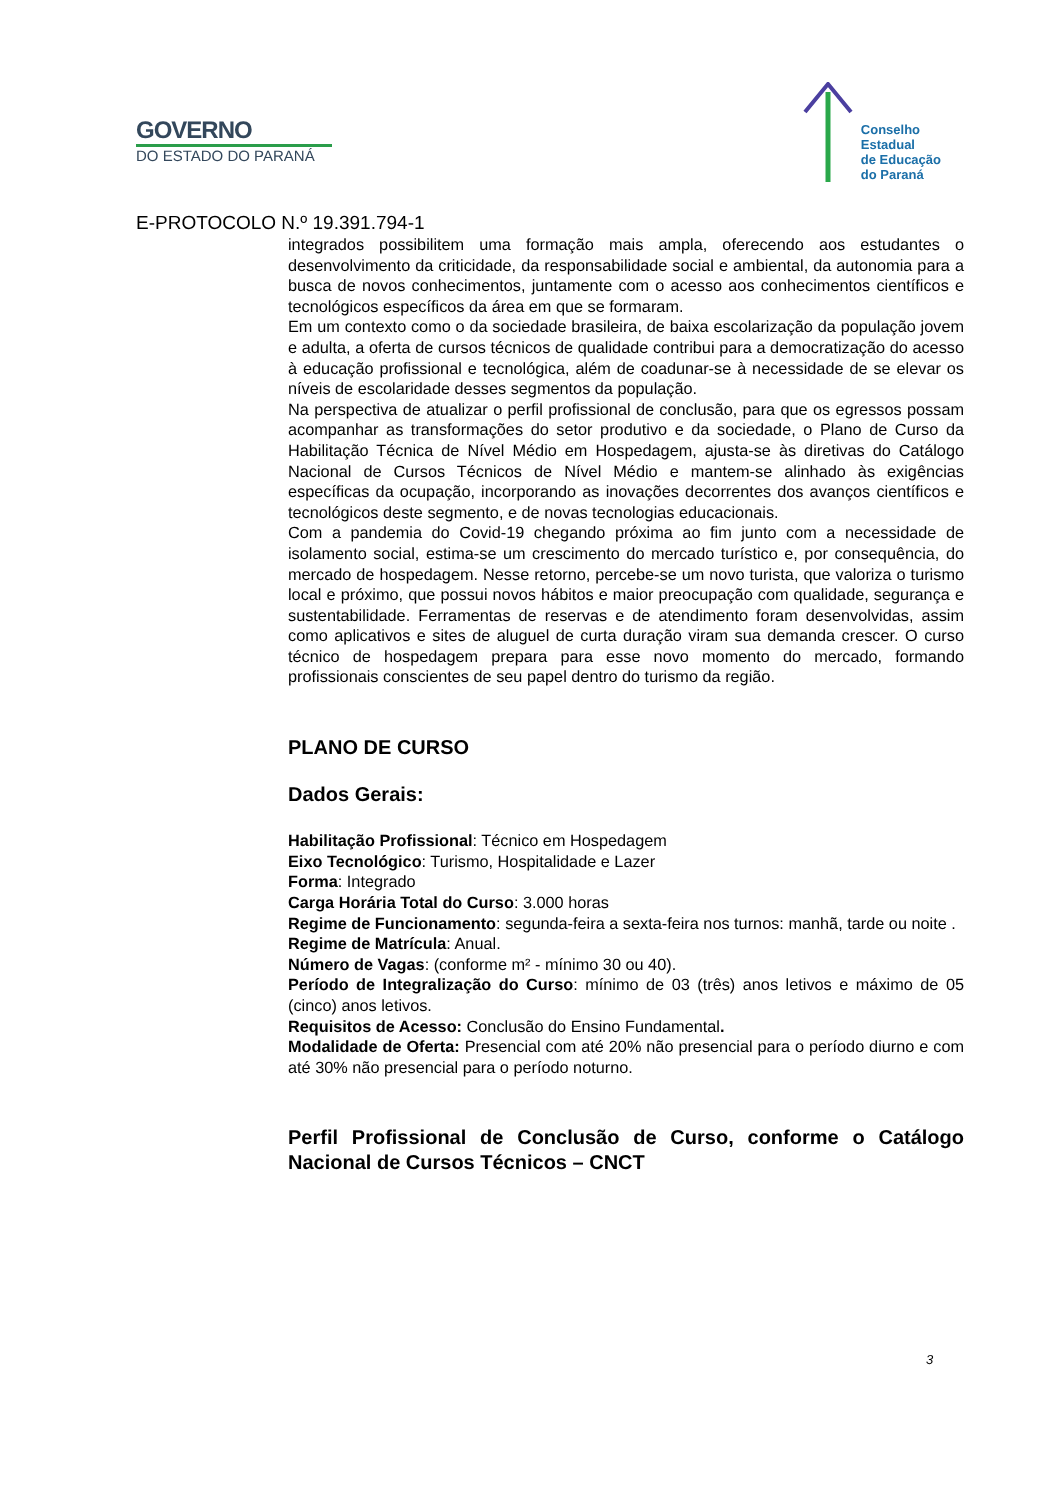GOVERNO
DO ESTADO DO PARANÁ
Conselho
Estadual
de Educação
do Paraná
E-PROTOCOLO N.º 19.391.794-1
integrados possibilitem uma formação mais ampla, oferecendo aos estudantes o desenvolvimento da criticidade, da responsabilidade social e ambiental, da autonomia para a busca de novos conhecimentos, juntamente com o acesso aos conhecimentos científicos e tecnológicos específicos da área em que se formaram.
Em um contexto como o da sociedade brasileira, de baixa escolarização da população jovem e adulta, a oferta de cursos técnicos de qualidade contribui para a democratização do acesso à educação profissional e tecnológica, além de coadunar-se à necessidade de se elevar os níveis de escolaridade desses segmentos da população.
Na perspectiva de atualizar o perfil profissional de conclusão, para que os egressos possam acompanhar as transformações do setor produtivo e da sociedade, o Plano de Curso da Habilitação Técnica de Nível Médio em Hospedagem, ajusta-se às diretivas do Catálogo Nacional de Cursos Técnicos de Nível Médio e mantem-se alinhado às exigências específicas da ocupação, incorporando as inovações decorrentes dos avanços científicos e tecnológicos deste segmento, e de novas tecnologias educacionais.
Com a pandemia do Covid-19 chegando próxima ao fim junto com a necessidade de isolamento social, estima-se um crescimento do mercado turístico e, por consequência, do mercado de hospedagem. Nesse retorno, percebe-se um novo turista, que valoriza o turismo local e próximo, que possui novos hábitos e maior preocupação com qualidade, segurança e sustentabilidade. Ferramentas de reservas e de atendimento foram desenvolvidas, assim como aplicativos e sites de aluguel de curta duração viram sua demanda crescer. O curso técnico de hospedagem prepara para esse novo momento do mercado, formando profissionais conscientes de seu papel dentro do turismo da região.
PLANO DE CURSO
Dados Gerais:
Habilitação Profissional: Técnico em Hospedagem
Eixo Tecnológico: Turismo, Hospitalidade e Lazer
Forma: Integrado
Carga Horária Total do Curso: 3.000 horas
Regime de Funcionamento: segunda-feira a sexta-feira nos turnos: manhã, tarde ou noite .
Regime de Matrícula: Anual.
Número de Vagas: (conforme m² - mínimo 30 ou 40).
Período de Integralização do Curso: mínimo de 03 (três) anos letivos e máximo de 05 (cinco) anos letivos.
Requisitos de Acesso: Conclusão do Ensino Fundamental.
Modalidade de Oferta: Presencial com até 20% não presencial para o período diurno e com até 30% não presencial para o período noturno.
Perfil Profissional de Conclusão de Curso, conforme o Catálogo Nacional de Cursos Técnicos – CNCT
3